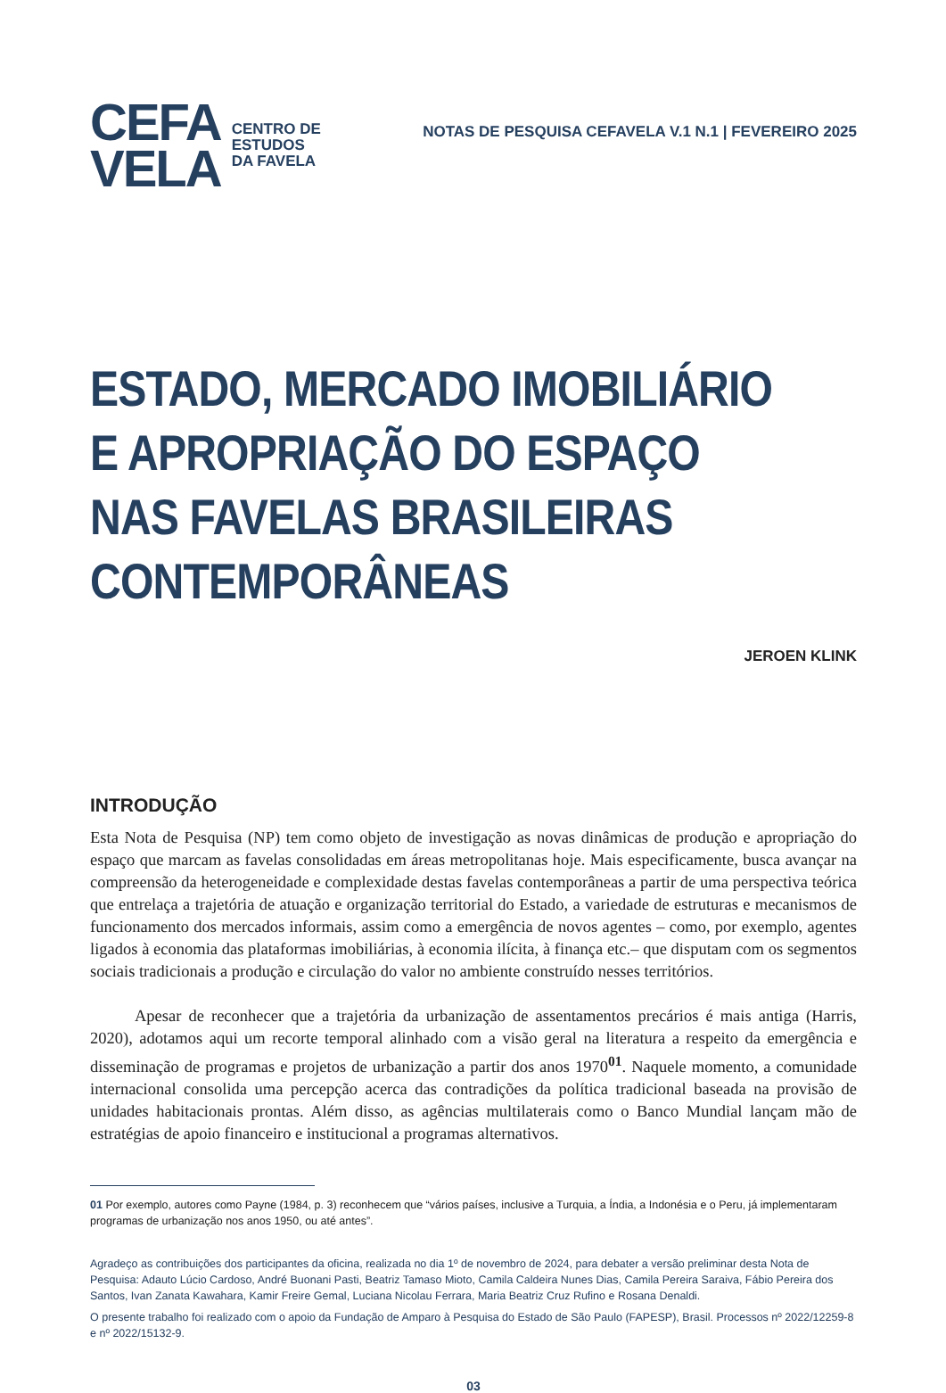CEFA
VELA
CENTRO DE
ESTUDOS
DA FAVELA
NOTAS DE PESQUISA CEFAVELA V.1 N.1 | FEVEREIRO 2025
ESTADO, MERCADO IMOBILIÁRIO E APROPRIAÇÃO DO ESPAÇO NAS FAVELAS BRASILEIRAS CONTEMPORÂNEAS
JEROEN KLINK
INTRODUÇÃO
Esta Nota de Pesquisa (NP) tem como objeto de investigação as novas dinâmicas de produção e apropriação do espaço que marcam as favelas consolidadas em áreas metropolitanas hoje. Mais especificamente, busca avançar na compreensão da heterogeneidade e complexidade destas favelas contemporâneas a partir de uma perspectiva teórica que entrelaça a trajetória de atuação e organização territorial do Estado, a variedade de estruturas e mecanismos de funcionamento dos mercados informais, assim como a emergência de novos agentes – como, por exemplo, agentes ligados à economia das plataformas imobiliárias, à economia ilícita, à finança etc.– que disputam com os segmentos sociais tradicionais a produção e circulação do valor no ambiente construído nesses territórios.
Apesar de reconhecer que a trajetória da urbanização de assentamentos precários é mais antiga (Harris, 2020), adotamos aqui um recorte temporal alinhado com a visão geral na literatura a respeito da emergência e disseminação de programas e projetos de urbanização a partir dos anos 1970<sup>01</sup>. Naquele momento, a comunidade internacional consolida uma percepção acerca das contradições da política tradicional baseada na provisão de unidades habitacionais prontas. Além disso, as agências multilaterais como o Banco Mundial lançam mão de estratégias de apoio financeiro e institucional a programas alternativos.
01 Por exemplo, autores como Payne (1984, p. 3) reconhecem que “vários países, inclusive a Turquia, a Índia, a Indonésia e o Peru, já implementaram programas de urbanização nos anos 1950, ou até antes”.
Agradeço as contribuições dos participantes da oficina, realizada no dia 1º de novembro de 2024, para debater a versão preliminar desta Nota de Pesquisa: Adauto Lúcio Cardoso, André Buonani Pasti, Beatriz Tamaso Mioto, Camila Caldeira Nunes Dias, Camila Pereira Saraiva, Fábio Pereira dos Santos, Ivan Zanata Kawahara, Kamir Freire Gemal, Luciana Nicolau Ferrara, Maria Beatriz Cruz Rufino e Rosana Denaldi.
O presente trabalho foi realizado com o apoio da Fundação de Amparo à Pesquisa do Estado de São Paulo (FAPESP), Brasil. Processos nº 2022/12259-8 e nº 2022/15132-9.
03